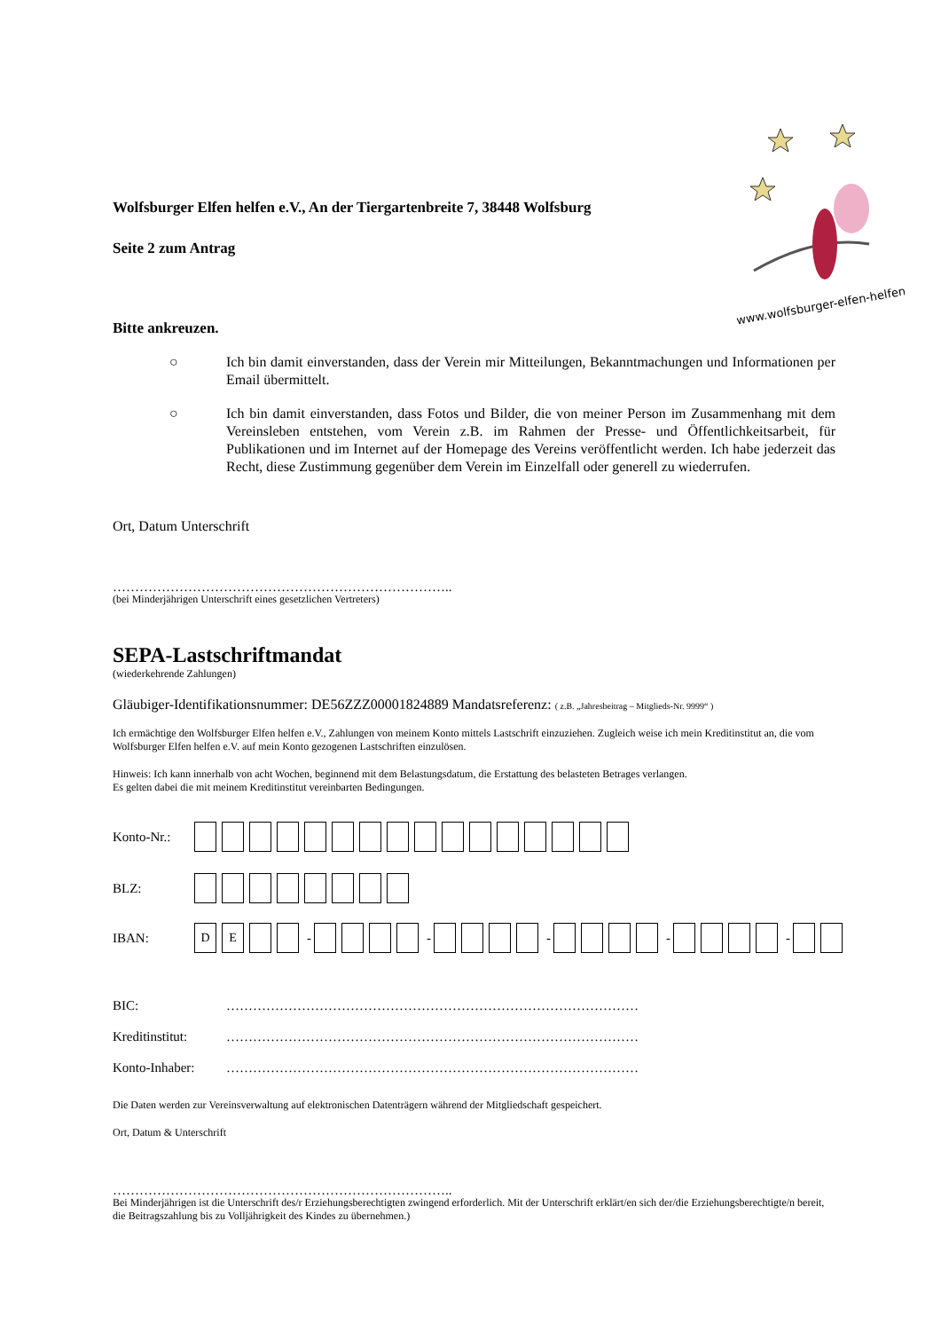www.wolfsburger-elfen-helfen.de
Wolfsburger Elfen helfen e.V., An der Tiergartenbreite 7, 38448 Wolfsburg
Seite 2 zum Antrag
Bitte ankreuzen.
○ Ich bin damit einverstanden, dass der Verein mir Mitteilungen, Bekanntmachungen und Informationen per Email übermittelt.
○ Ich bin damit einverstanden, dass Fotos und Bilder, die von meiner Person im Zusammenhang mit dem Vereinsleben entstehen, vom Verein z.B. im Rahmen der Presse- und Öffentlichkeitsarbeit, für Publikationen und im Internet auf der Homepage des Vereins veröffentlicht werden. Ich habe jederzeit das Recht, diese Zustimmung gegenüber dem Verein im Einzelfall oder generell zu wiederrufen.
Ort, Datum Unterschrift
…………………………………………………………………..
(bei Minderjährigen Unterschrift eines gesetzlichen Vertreters)
SEPA-Lastschriftmandat
(wiederkehrende Zahlungen)
Gläubiger-Identifikationsnummer: DE56ZZZ00001824889 Mandatsreferenz: ( z.B. „Jahresbeitrag – Mitglieds-Nr. 9999“ )
Ich ermächtige den Wolfsburger Elfen helfen e.V., Zahlungen von meinem Konto mittels Lastschrift einzuziehen. Zugleich weise ich mein Kreditinstitut an, die vom Wolfsburger Elfen helfen e.V. auf mein Konto gezogenen Lastschriften einzulösen.
Hinweis: Ich kann innerhalb von acht Wochen, beginnend mit dem Belastungsdatum, die Erstattung des belasteten Betrages verlangen.
Es gelten dabei die mit meinem Kreditinstitut vereinbarten Bedingungen.
Konto-Nr.:
BLZ:
IBAN: DE - - - - -
BIC: …………………………………………………………………………………
Kreditinstitut: …………………………………………………………………………………
Konto-Inhaber: …………………………………………………………………………………
Die Daten werden zur Vereinsverwaltung auf elektronischen Datenträgern während der Mitgliedschaft gespeichert.
Ort, Datum & Unterschrift
…………………………………………………………………..
Bei Minderjährigen ist die Unterschrift des/r Erziehungsberechtigten zwingend erforderlich. Mit der Unterschrift erklärt/en sich der/die Erziehungsberechtigte/n bereit, die Beitragszahlung bis zu Volljährigkeit des Kindes zu übernehmen.)